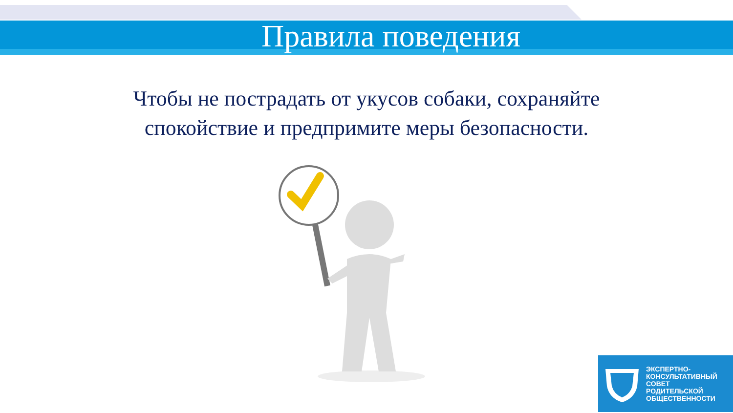Правила поведения
Чтобы не пострадать от укусов собаки, сохраняйте
спокойствие и предпримите меры безопасности.
ЭКСПЕРТНО-
КОНСУЛЬТАТИВНЫЙ
СОВЕТ
РОДИТЕЛЬСКОЙ
ОБЩЕСТВЕННОСТИ